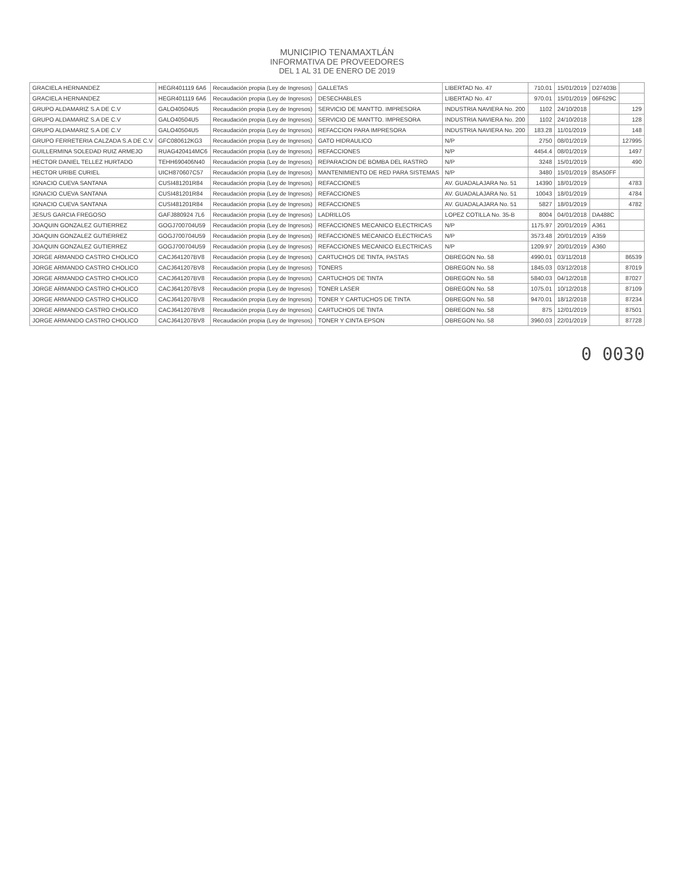MUNICIPIO TENAMAXTLÁN
INFORMATIVA DE PROVEEDORES
DEL 1 AL 31 DE ENERO DE 2019
| GRACIELA HERNANDEZ | HEGR401119 6A6 | Recaudación propia (Ley de Ingresos) | GALLETAS | LIBERTAD No. 47 | 710.01 | 15/01/2019 | D27403B | |
| GRACIELA HERNANDEZ | HEGR401119 6A6 | Recaudación propia (Ley de Ingresos) | DESECHABLES | LIBERTAD No. 47 | 970.01 | 15/01/2019 | 06F629C | |
| GRUPO ALDAMARIZ S.A DE C.V | GALO40504U5 | Recaudación propia (Ley de Ingresos) | SERVICIO DE MANTTO. IMPRESORA | INDUSTRIA NAVIERA No. 200 | 1102 | 24/10/2018 | | 129 |
| GRUPO ALDAMARIZ S.A DE C.V | GALO40504U5 | Recaudación propia (Ley de Ingresos) | SERVICIO DE MANTTO. IMPRESORA | INDUSTRIA NAVIERA No. 200 | 1102 | 24/10/2018 | | 128 |
| GRUPO ALDAMARIZ S.A DE C.V | GALO40504U5 | Recaudación propia (Ley de Ingresos) | REFACCION PARA IMPRESORA | INDUSTRIA NAVIERA No. 200 | 183.28 | 11/01/2019 | | 148 |
| GRUPO FERRETERIA CALZADA S.A DE C.V | GFC080612KG3 | Recaudación propia (Ley de Ingresos) | GATO HIDRAULICO | N/P | 2750 | 08/01/2019 | | 127995 |
| GUILLERMINA SOLEDAD RUIZ ARMEJO | RUAG420414MC6 | Recaudación propia (Ley de Ingresos) | REFACCIONES | N/P | 4454.4 | 08/01/2019 | | 1497 |
| HECTOR DANIEL TELLEZ HURTADO | TEHH690406N40 | Recaudación propia (Ley de Ingresos) | REPARACION DE BOMBA DEL RASTRO | N/P | 3248 | 15/01/2019 | | 490 |
| HECTOR URIBE CURIEL | UICH870607C57 | Recaudación propia (Ley de Ingresos) | MANTENIMIENTO DE RED PARA SISTEMAS | N/P | 3480 | 15/01/2019 | 85A50FF | |
| IGNACIO CUEVA SANTANA | CUSI481201R84 | Recaudación propia (Ley de Ingresos) | REFACCIONES | AV. GUADALAJARA No. 51 | 14390 | 18/01/2019 | | 4783 |
| IGNACIO CUEVA SANTANA | CUSI481201R84 | Recaudación propia (Ley de Ingresos) | REFACCIONES | AV. GUADALAJARA No. 51 | 10043 | 18/01/2019 | | 4784 |
| IGNACIO CUEVA SANTANA | CUSI481201R84 | Recaudación propia (Ley de Ingresos) | REFACCIONES | AV. GUADALAJARA No. 51 | 5827 | 18/01/2019 | | 4782 |
| JESUS GARCIA FREGOSO | GAFJ880924 7L6 | Recaudación propia (Ley de Ingresos) | LADRILLOS | LOPEZ COTILLA No. 35-B | 8004 | 04/01/2018 | DA488C | |
| JOAQUIN GONZALEZ GUTIERREZ | GOGJ700704U59 | Recaudación propia (Ley de Ingresos) | REFACCIONES MECANICO ELECTRICAS | N/P | 1175.97 | 20/01/2019 | A361 | |
| JOAQUIN GONZALEZ GUTIERREZ | GOGJ700704U59 | Recaudación propia (Ley de Ingresos) | REFACCIONES MECANICO ELECTRICAS | N/P | 3573.48 | 20/01/2019 | A359 | |
| JOAQUIN GONZALEZ GUTIERREZ | GOGJ700704U59 | Recaudación propia (Ley de Ingresos) | REFACCIONES MECANICO ELECTRICAS | N/P | 1209.97 | 20/01/2019 | A360 | |
| JORGE ARMANDO CASTRO CHOLICO | CACJ641207BV8 | Recaudación propia (Ley de Ingresos) | CARTUCHOS DE TINTA, PASTAS | OBREGON No. 58 | 4990.01 | 03/11/2018 | | 86539 |
| JORGE ARMANDO CASTRO CHOLICO | CACJ641207BV8 | Recaudación propia (Ley de Ingresos) | TONERS | OBREGON No. 58 | 1845.03 | 03/12/2018 | | 87019 |
| JORGE ARMANDO CASTRO CHOLICO | CACJ641207BV8 | Recaudación propia (Ley de Ingresos) | CARTUCHOS DE TINTA | OBREGON No. 58 | 5840.03 | 04/12/2018 | | 87027 |
| JORGE ARMANDO CASTRO CHOLICO | CACJ641207BV8 | Recaudación propia (Ley de Ingresos) | TONER LASER | OBREGON No. 58 | 1075.01 | 10/12/2018 | | 87109 |
| JORGE ARMANDO CASTRO CHOLICO | CACJ641207BV8 | Recaudación propia (Ley de Ingresos) | TONER Y CARTUCHOS DE TINTA | OBREGON No. 58 | 9470.01 | 18/12/2018 | | 87234 |
| JORGE ARMANDO CASTRO CHOLICO | CACJ641207BV8 | Recaudación propia (Ley de Ingresos) | CARTUCHOS DE TINTA | OBREGON No. 58 | 875 | 12/01/2019 | | 87501 |
| JORGE ARMANDO CASTRO CHOLICO | CACJ641207BV8 | Recaudación propia (Ley de Ingresos) | TONER Y CINTA EPSON | OBREGON No. 58 | 3960.03 | 22/01/2019 | | 87728 |
0 0030